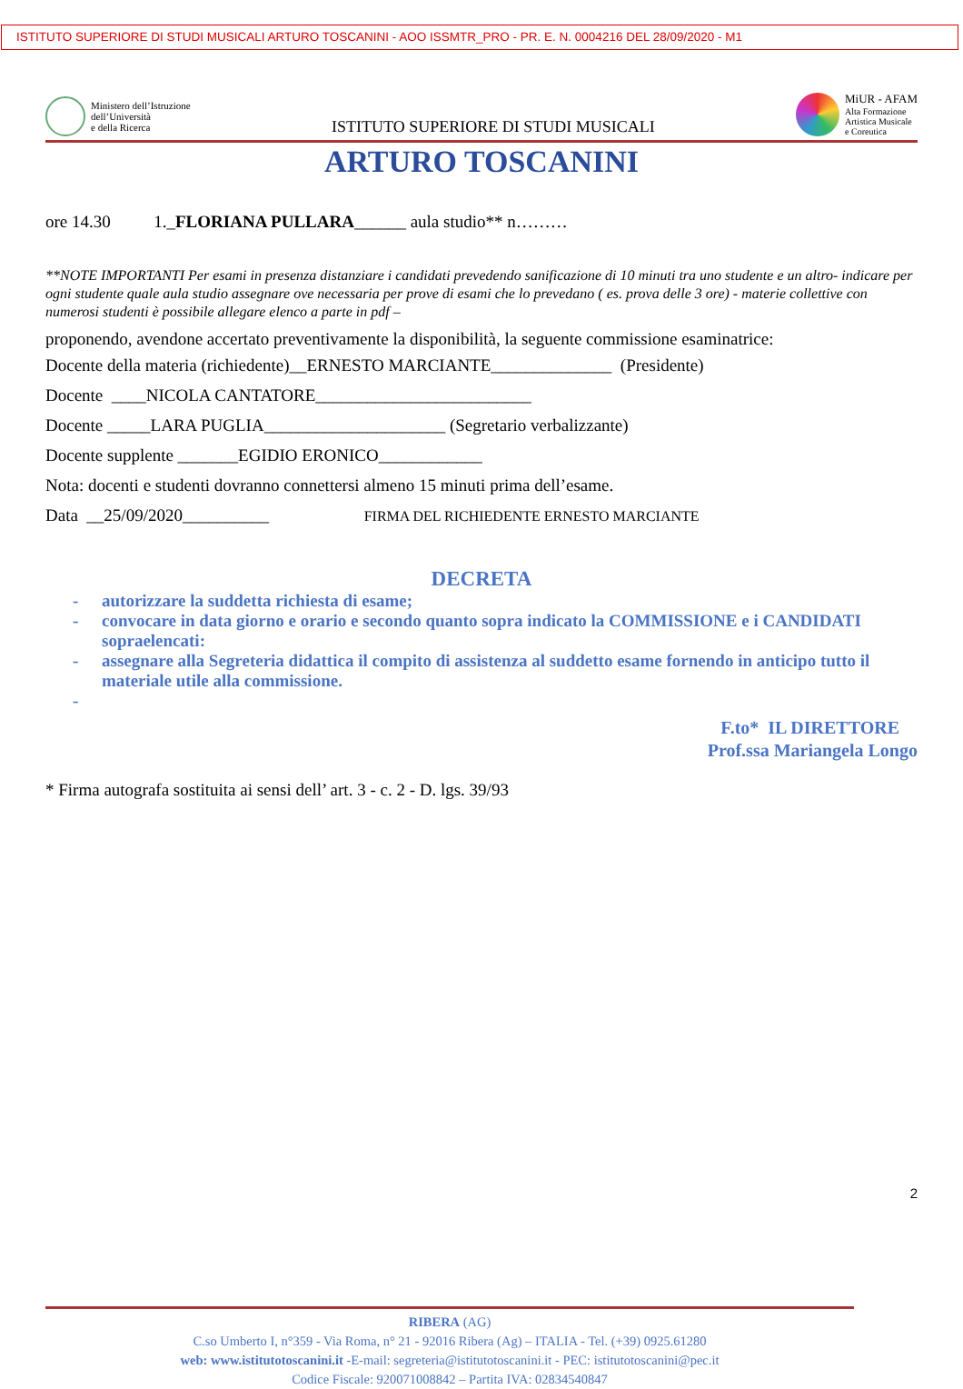ISTITUTO SUPERIORE DI STUDI MUSICALI ARTURO TOSCANINI - AOO ISSMTR_PRO - PR. E. N. 0004216 DEL 28/09/2020 - M1
Ministero dell’Istruzione
dell’Università
e della Ricerca
ISTITUTO SUPERIORE DI STUDI MUSICALI
MiUR - AFAM
Alta Formazione
Artistica Musicale
e Coreutica
ARTURO TOSCANINI
ore 14.30 1._FLORIANA PULLARA______ aula studio** n………
**NOTE IMPORTANTI Per esami in presenza distanziare i candidati prevedendo sanificazione di 10 minuti tra uno studente e un altro- indicare per ogni studente quale aula studio assegnare ove necessaria per prove di esami che lo prevedano ( es. prova delle 3 ore) - materie collettive con numerosi studenti è possibile allegare elenco a parte in pdf –
proponendo, avendone accertato preventivamente la disponibilità, la seguente commissione esaminatrice:
Docente della materia (richiedente)__ERNESTO MARCIANTE______________ (Presidente)
Docente ____NICOLA CANTATORE_________________________
Docente _____LARA PUGLIA_____________________ (Segretario verbalizzante)
Docente supplente _______EGIDIO ERONICO____________
Nota: docenti e studenti dovranno connettersi almeno 15 minuti prima dell’esame.
Data __25/09/2020__________ FIRMA DEL RICHIEDENTE ERNESTO MARCIANTE
DECRETA
- autorizzare la suddetta richiesta di esame;
- convocare in data giorno e orario e secondo quanto sopra indicato la COMMISSIONE e i CANDIDATI sopraelencati:
- assegnare alla Segreteria didattica il compito di assistenza al suddetto esame fornendo in anticipo tutto il materiale utile alla commissione.
-
F.to* IL DIRETTORE
Prof.ssa Mariangela Longo
* Firma autografa sostituita ai sensi dell’ art. 3 - c. 2 - D. lgs. 39/93
2
RIBERA (AG)
C.so Umberto I, n°359 - Via Roma, n° 21 - 92016 Ribera (Ag) – ITALIA - Tel. (+39) 0925.61280
web: www.istitutotoscanini.it -E-mail: segreteria@istitutotoscanini.it - PEC: istitutotoscanini@pec.it
Codice Fiscale: 920071008842 – Partita IVA: 02834540847